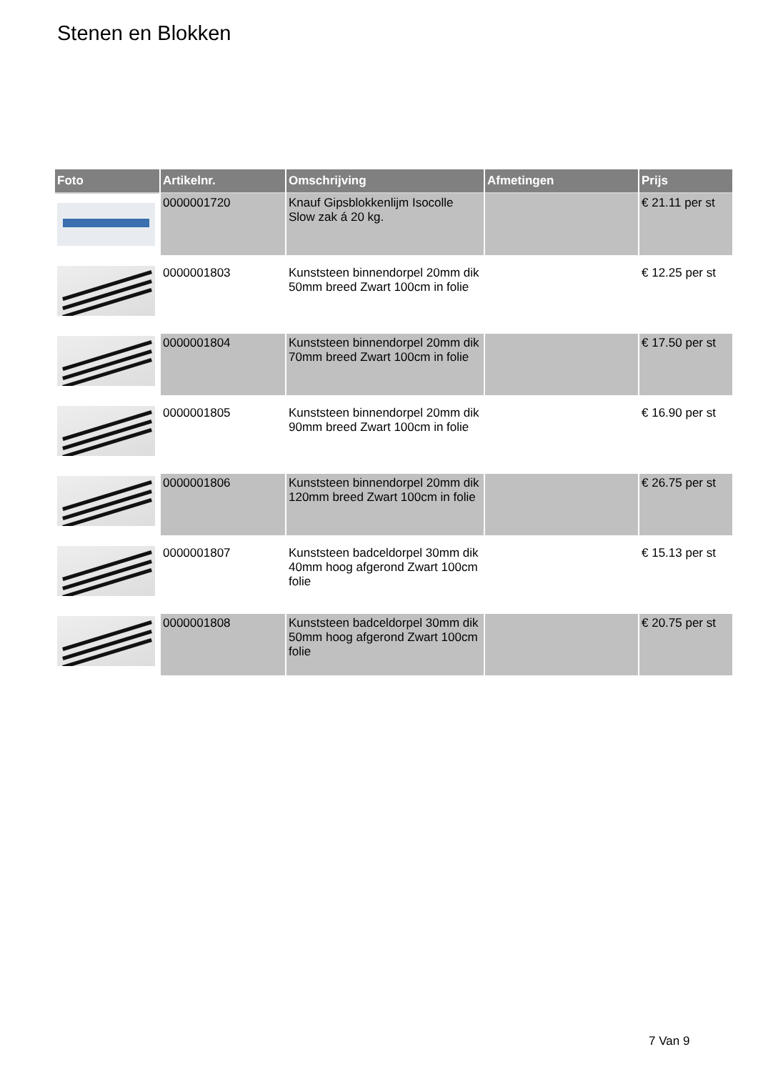Stenen en Blokken
| Foto | Artikelnr. | Omschrijving | Afmetingen | Prijs |
| --- | --- | --- | --- | --- |
| | 0000001720 | Knauf Gipsblokkenlijm Isocolle Slow zak á 20 kg. | | € 21.11 per st |
| | 0000001803 | Kunststeen binnendorpel 20mm dik 50mm breed Zwart 100cm in folie | | € 12.25 per st |
| | 0000001804 | Kunststeen binnendorpel 20mm dik 70mm breed Zwart 100cm in folie | | € 17.50 per st |
| | 0000001805 | Kunststeen binnendorpel 20mm dik 90mm breed Zwart 100cm in folie | | € 16.90 per st |
| | 0000001806 | Kunststeen binnendorpel 20mm dik 120mm breed Zwart 100cm in folie | | € 26.75 per st |
| | 0000001807 | Kunststeen badceldorpel 30mm dik 40mm hoog afgerond Zwart 100cm folie | | € 15.13 per st |
| | 0000001808 | Kunststeen badceldorpel 30mm dik 50mm hoog afgerond Zwart 100cm folie | | € 20.75 per st |
7 Van 9